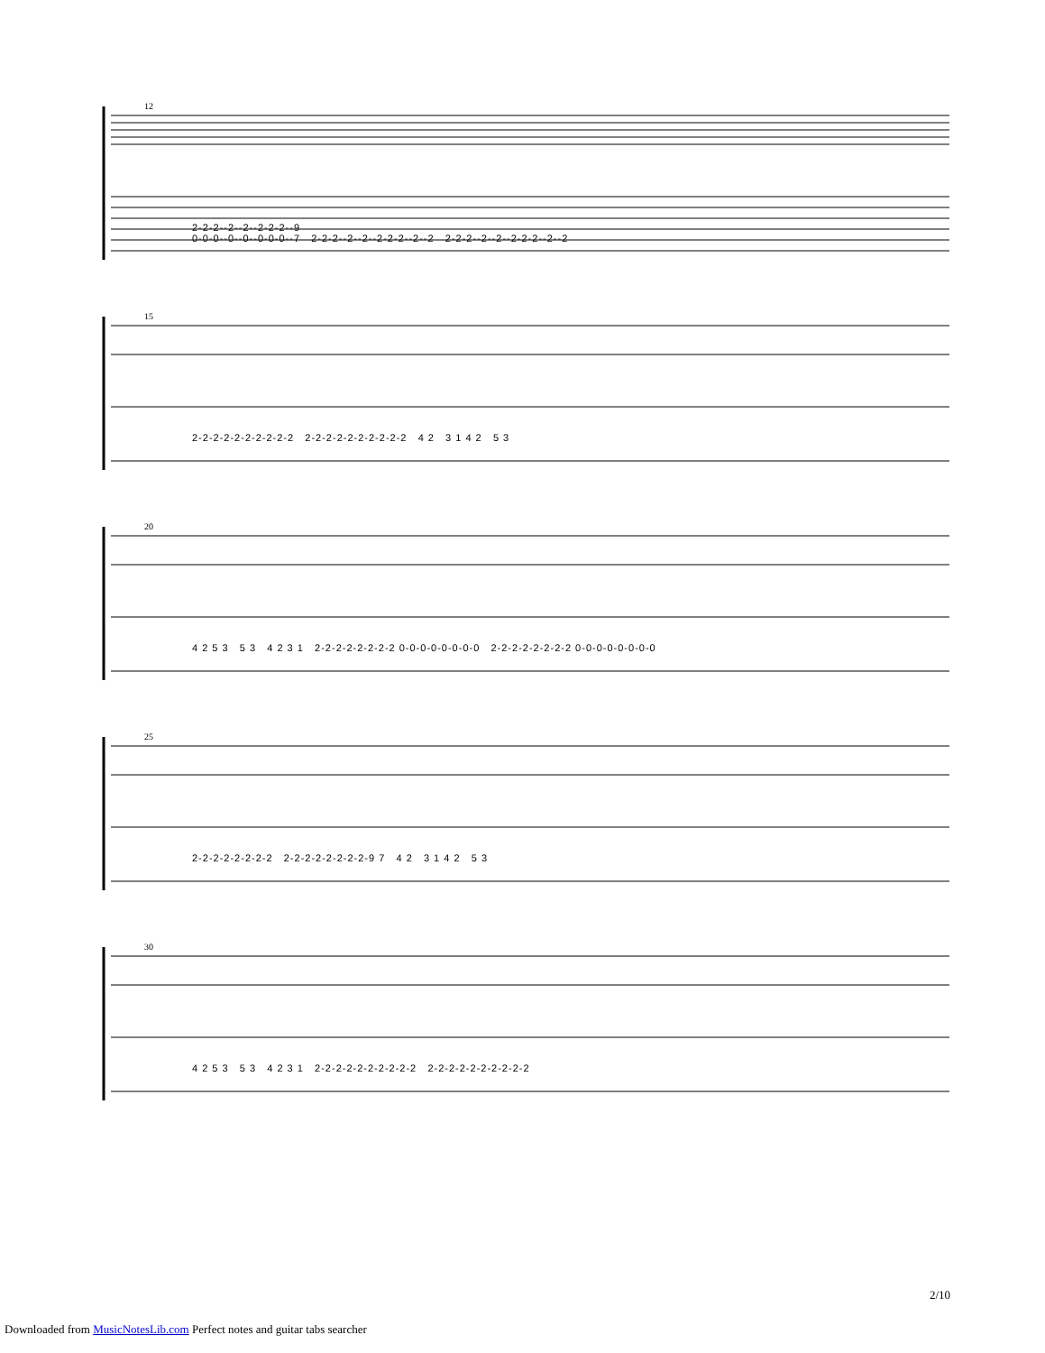12
2-2-2--2--2--2-2-2--9 0-0-0--0--0--0-0-0--7 2-2-2--2--2--2-2-2--2--2 2-2-2--2--2--2-2-2--2--2
15
2-2-2-2-2-2-2-2-2-2 2-2-2-2-2-2-2-2-2-2 4 2 3 1 4 2 5 3
20
4 2 5 3 5 3 4 2 3 1 2-2-2-2-2-2-2-2 0-0-0-0-0-0-0-0 2-2-2-2-2-2-2-2 0-0-0-0-0-0-0-0
25
2-2-2-2-2-2-2-2 2-2-2-2-2-2-2-2-9 7 4 2 3 1 4 2 5 3
30
4 2 5 3 5 3 4 2 3 1 2-2-2-2-2-2-2-2-2-2 2-2-2-2-2-2-2-2-2-2
2/10
Downloaded from MusicNotesLib.com Perfect notes and guitar tabs searcher